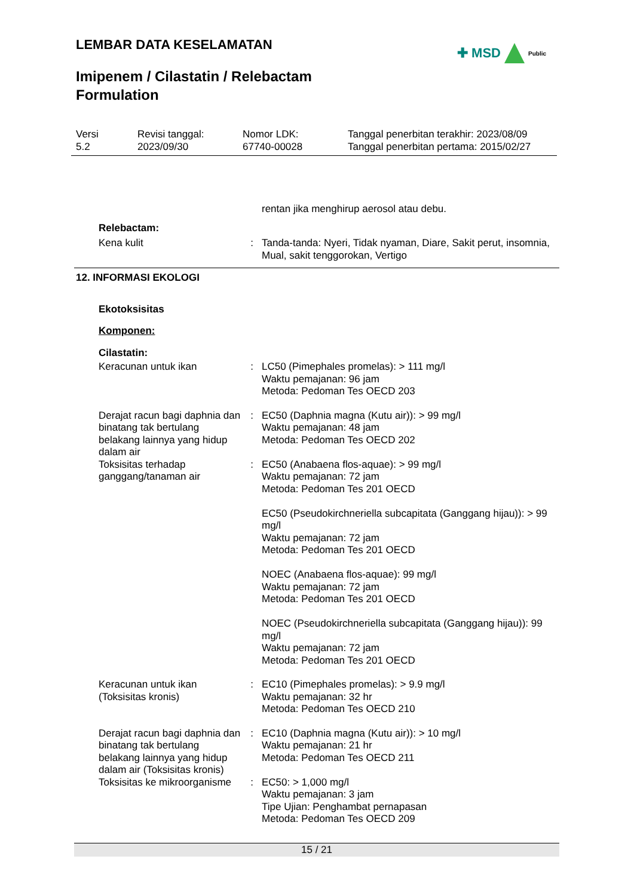LEMBAR DATA KESELAMATAN ✚ MSD Public
Imipenem / Cilastatin / Relebactam
Formulation
Versi
5.2
Revisi tanggal:
2023/09/30
Nomor LDK:
67740-00028
Tanggal penerbitan terakhir: 2023/08/09
Tanggal penerbitan pertama: 2015/02/27
rentan jika menghirup aerosol atau debu.
Relebactam:
Kena kulit : Tanda-tanda: Nyeri, Tidak nyaman, Diare, Sakit perut, insomnia, Mual, sakit tenggorokan, Vertigo
12. INFORMASI EKOLOGI
Ekotoksisitas
Komponen:
Cilastatin:
Keracunan untuk ikan : LC50 (Pimephales promelas): > 111 mg/l
Waktu pemajanan: 96 jam
Metoda: Pedoman Tes OECD 203
Derajat racun bagi daphnia dan binatang tak bertulang belakang lainnya yang hidup dalam air
: EC50 (Daphnia magna (Kutu air)): > 99 mg/l
Waktu pemajanan: 48 jam
Metoda: Pedoman Tes OECD 202
Toksisitas terhadap ganggang/tanaman air
: EC50 (Anabaena flos-aquae): > 99 mg/l
Waktu pemajanan: 72 jam
Metoda: Pedoman Tes 201 OECD
EC50 (Pseudokirchneriella subcapitata (Ganggang hijau)): > 99 mg/l
Waktu pemajanan: 72 jam
Metoda: Pedoman Tes 201 OECD
NOEC (Anabaena flos-aquae): 99 mg/l
Waktu pemajanan: 72 jam
Metoda: Pedoman Tes 201 OECD
NOEC (Pseudokirchneriella subcapitata (Ganggang hijau)): 99 mg/l
Waktu pemajanan: 72 jam
Metoda: Pedoman Tes 201 OECD
Keracunan untuk ikan (Toksisitas kronis)
: EC10 (Pimephales promelas): > 9.9 mg/l
Waktu pemajanan: 32 hr
Metoda: Pedoman Tes OECD 210
Derajat racun bagi daphnia dan binatang tak bertulang belakang lainnya yang hidup dalam air (Toksisitas kronis)
: EC10 (Daphnia magna (Kutu air)): > 10 mg/l
Waktu pemajanan: 21 hr
Metoda: Pedoman Tes OECD 211
Toksisitas ke mikroorganisme
: EC50: > 1,000 mg/l
Waktu pemajanan: 3 jam
Tipe Ujian: Penghambat pernapasan
Metoda: Pedoman Tes OECD 209
15 / 21